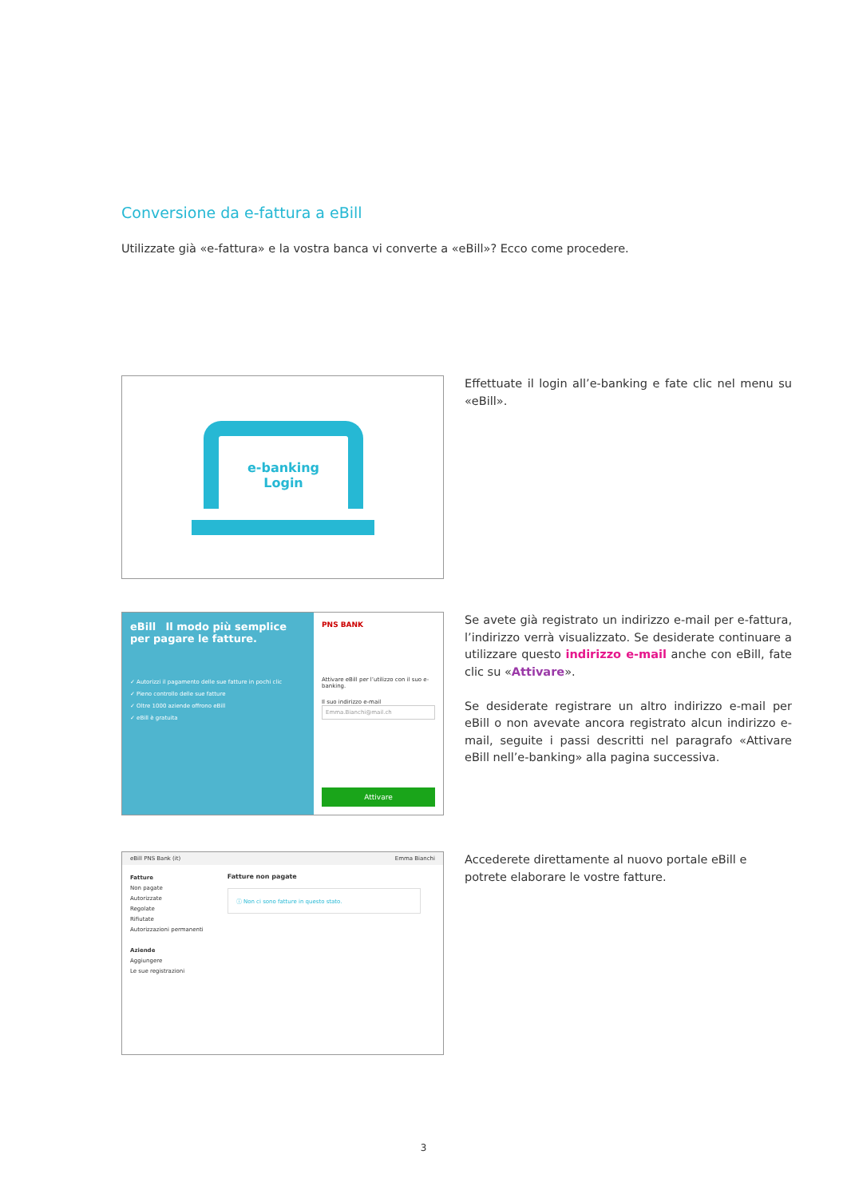Conversione da e-fattura a eBill
Utilizzate già «e-fattura» e la vostra banca vi converte a «eBill»? Ecco come procedere.
e-banking
Login
Effettuate il login all’e-banking e fate clic nel menu su «eBill».
eBill Il modo più semplice per pagare le fatture.
✓ Autorizzi il pagamento delle sue fatture in pochi clic
✓ Pieno controllo delle sue fatture
✓ Oltre 1000 aziende offrono eBill
✓ eBill è gratuita
PNS BANK
Attivare eBill per l’utilizzo con il suo e-banking.
Il suo indirizzo e-mail
Emma.Bianchi@mail.ch
Attivare
Se avete già registrato un indirizzo e-mail per e-fattura, l’indirizzo verrà visualizzato. Se desiderate continuare a utilizzare questo indirizzo e-mail anche con eBill, fate clic su «Attivare».
Se desiderate registrare un altro indirizzo e-mail per eBill o non avevate ancora registrato alcun indirizzo e-mail, seguite i passi descritti nel paragrafo «Attivare eBill nell’e-banking» alla pagina successiva.
eBill PNS Bank (it) Emma Bianchi
Fatture
Non pagate
Autorizzate
Regolate
Rifiutate
Autorizzazioni permanenti
Aziende
Aggiungere
Le sue registrazioni
Fatture non pagate
ⓘ Non ci sono fatture in questo stato.
Accederete direttamente al nuovo portale eBill e potrete elaborare le vostre fatture.
3